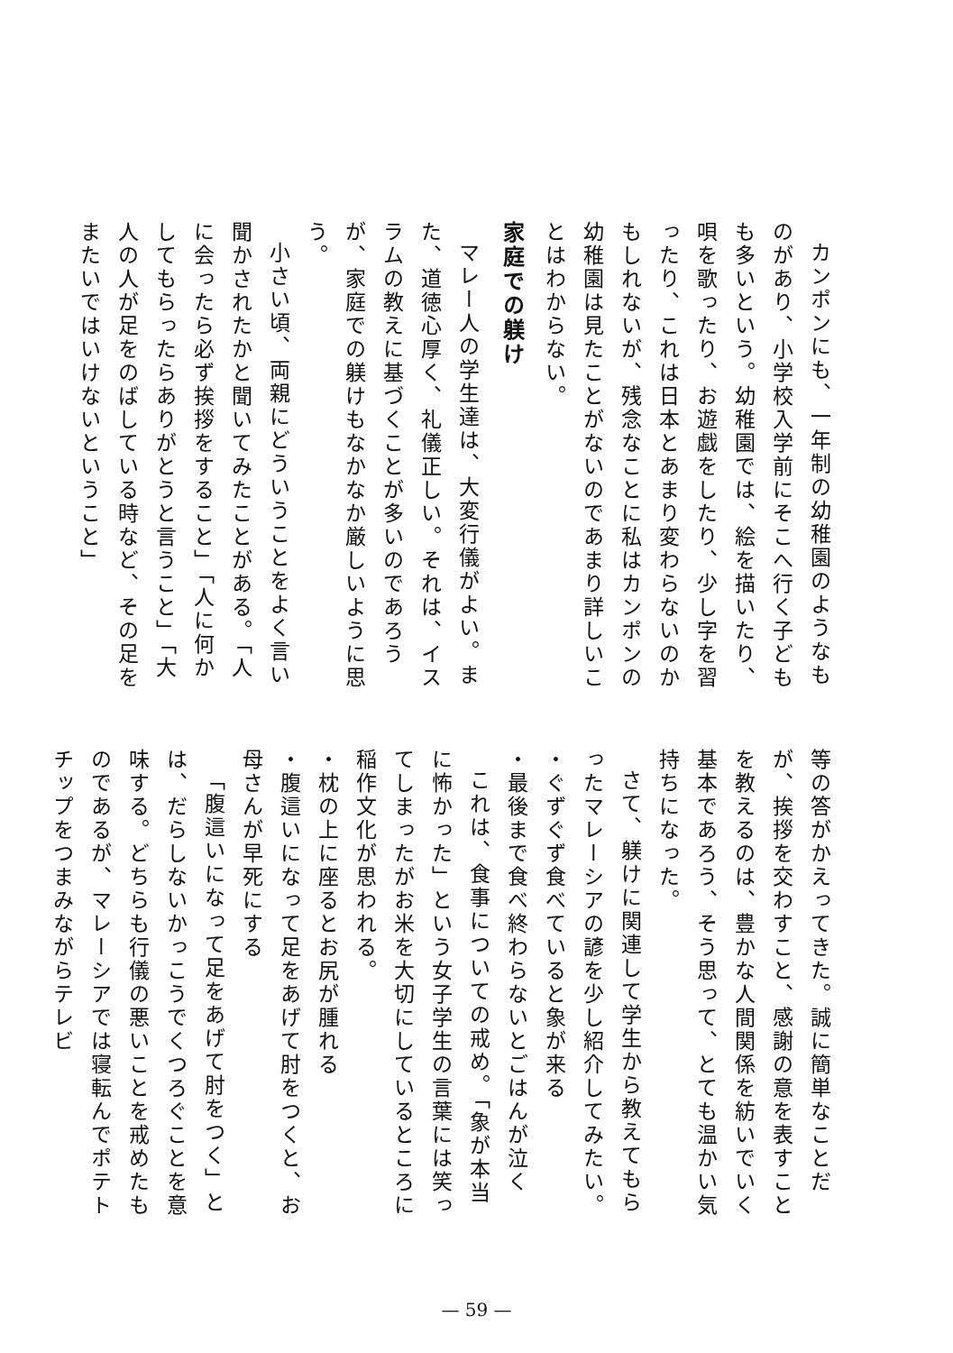カンポンにも、一年制の幼稚園のようなものがあり、小学校入学前にそこへ行く子どもも多いという。幼稚園では、絵を描いたり、唄を歌ったり、お遊戯をしたり、少し字を習ったり、これは日本とあまり変わらないのかもしれないが、残念なことに私はカンポンの幼稚園は見たことがないのであまり詳しいことはわからない。
家庭での躾け
マレー人の学生達は、大変行儀がよい。また、道徳心厚く、礼儀正しい。それは、イスラムの教えに基づくことが多いのであろうが、家庭での躾けもなかなか厳しいように思う。
小さい頃、両親にどういうことをよく言い聞かされたかと聞いてみたことがある。「人に会ったら必ず挨拶をすること」「人に何かしてもらったらありがとうと言うこと」「大人の人が足をのばしている時など、その足をまたいではいけないということ」
等の答がかえってきた。誠に簡単なことだが、挨拶を交わすこと、感謝の意を表すことを教えるのは、豊かな人間関係を紡いでいく基本であろう、そう思って、とても温かい気持ちになった。
さて、躾けに関連して学生から教えてもらったマレーシアの諺を少し紹介してみたい。
・ぐずぐず食べていると象が来る
・最後まで食べ終わらないとごはんが泣く
これは、食事についての戒め。「象が本当に怖かった」という女子学生の言葉には笑ってしまったがお米を大切にしているところに稲作文化が思われる。
・枕の上に座るとお尻が腫れる
・腹這いになって足をあげて肘をつくと、お母さんが早死にする
「腹這いになって足をあげて肘をつく」とは、だらしないかっこうでくつろぐことを意味する。どちらも行儀の悪いことを戒めたものであるが、マレーシアでは寝転んでポテトチップをつまみながらテレビ
— 59 —